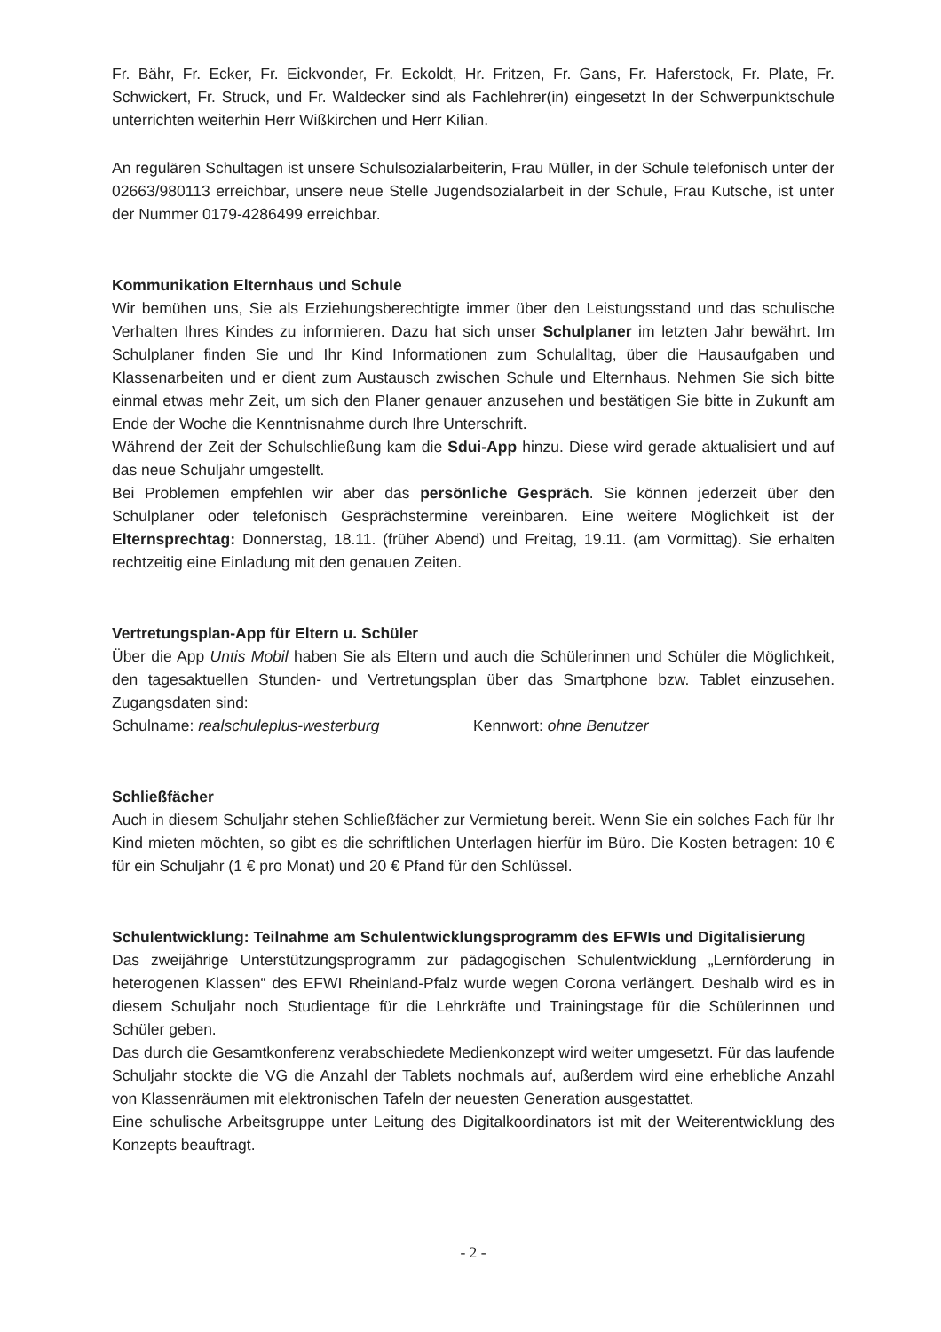Fr. Bähr, Fr. Ecker, Fr. Eickvonder, Fr. Eckoldt, Hr. Fritzen, Fr. Gans, Fr. Haferstock, Fr. Plate, Fr. Schwickert, Fr. Struck, und Fr. Waldecker sind als Fachlehrer(in) eingesetzt In der Schwerpunktschule unterrichten weiterhin Herr Wißkirchen und Herr Kilian.
An regulären Schultagen ist unsere Schulsozialarbeiterin, Frau Müller, in der Schule telefonisch unter der 02663/980113 erreichbar, unsere neue Stelle Jugendsozialarbeit in der Schule, Frau Kutsche, ist unter der Nummer 0179-4286499 erreichbar.
Kommunikation Elternhaus und Schule
Wir bemühen uns, Sie als Erziehungsberechtigte immer über den Leistungsstand und das schulische Verhalten Ihres Kindes zu informieren. Dazu hat sich unser Schulplaner im letzten Jahr bewährt. Im Schulplaner finden Sie und Ihr Kind Informationen zum Schulalltag, über die Hausaufgaben und Klassenarbeiten und er dient zum Austausch zwischen Schule und Elternhaus. Nehmen Sie sich bitte einmal etwas mehr Zeit, um sich den Planer genauer anzusehen und bestätigen Sie bitte in Zukunft am Ende der Woche die Kenntnisnahme durch Ihre Unterschrift.
Während der Zeit der Schulschließung kam die Sdui-App hinzu. Diese wird gerade aktualisiert und auf das neue Schuljahr umgestellt.
Bei Problemen empfehlen wir aber das persönliche Gespräch. Sie können jederzeit über den Schulplaner oder telefonisch Gesprächstermine vereinbaren. Eine weitere Möglichkeit ist der Elternsprechtag: Donnerstag, 18.11. (früher Abend) und Freitag, 19.11. (am Vormittag). Sie erhalten rechtzeitig eine Einladung mit den genauen Zeiten.
Vertretungsplan-App für Eltern u. Schüler
Über die App Untis Mobil haben Sie als Eltern und auch die Schülerinnen und Schüler die Möglichkeit, den tagesaktuellen Stunden- und Vertretungsplan über das Smartphone bzw. Tablet einzusehen. Zugangsdaten sind:
Schulname: realschuleplus-westerburg Kennwort: ohne Benutzer
Schließfächer
Auch in diesem Schuljahr stehen Schließfächer zur Vermietung bereit. Wenn Sie ein solches Fach für Ihr Kind mieten möchten, so gibt es die schriftlichen Unterlagen hierfür im Büro. Die Kosten betragen: 10 € für ein Schuljahr (1 € pro Monat) und 20 € Pfand für den Schlüssel.
Schulentwicklung: Teilnahme am Schulentwicklungsprogramm des EFWIs und Digitalisierung
Das zweijährige Unterstützungsprogramm zur pädagogischen Schulentwicklung „Lernförderung in heterogenen Klassen“ des EFWI Rheinland-Pfalz wurde wegen Corona verlängert. Deshalb wird es in diesem Schuljahr noch Studientage für die Lehrkräfte und Trainingstage für die Schülerinnen und Schüler geben.
Das durch die Gesamtkonferenz verabschiedete Medienkonzept wird weiter umgesetzt. Für das laufende Schuljahr stockte die VG die Anzahl der Tablets nochmals auf, außerdem wird eine erhebliche Anzahl von Klassenräumen mit elektronischen Tafeln der neuesten Generation ausgestattet.
Eine schulische Arbeitsgruppe unter Leitung des Digitalkoordinators ist mit der Weiterentwicklung des Konzepts beauftragt.
- 2 -